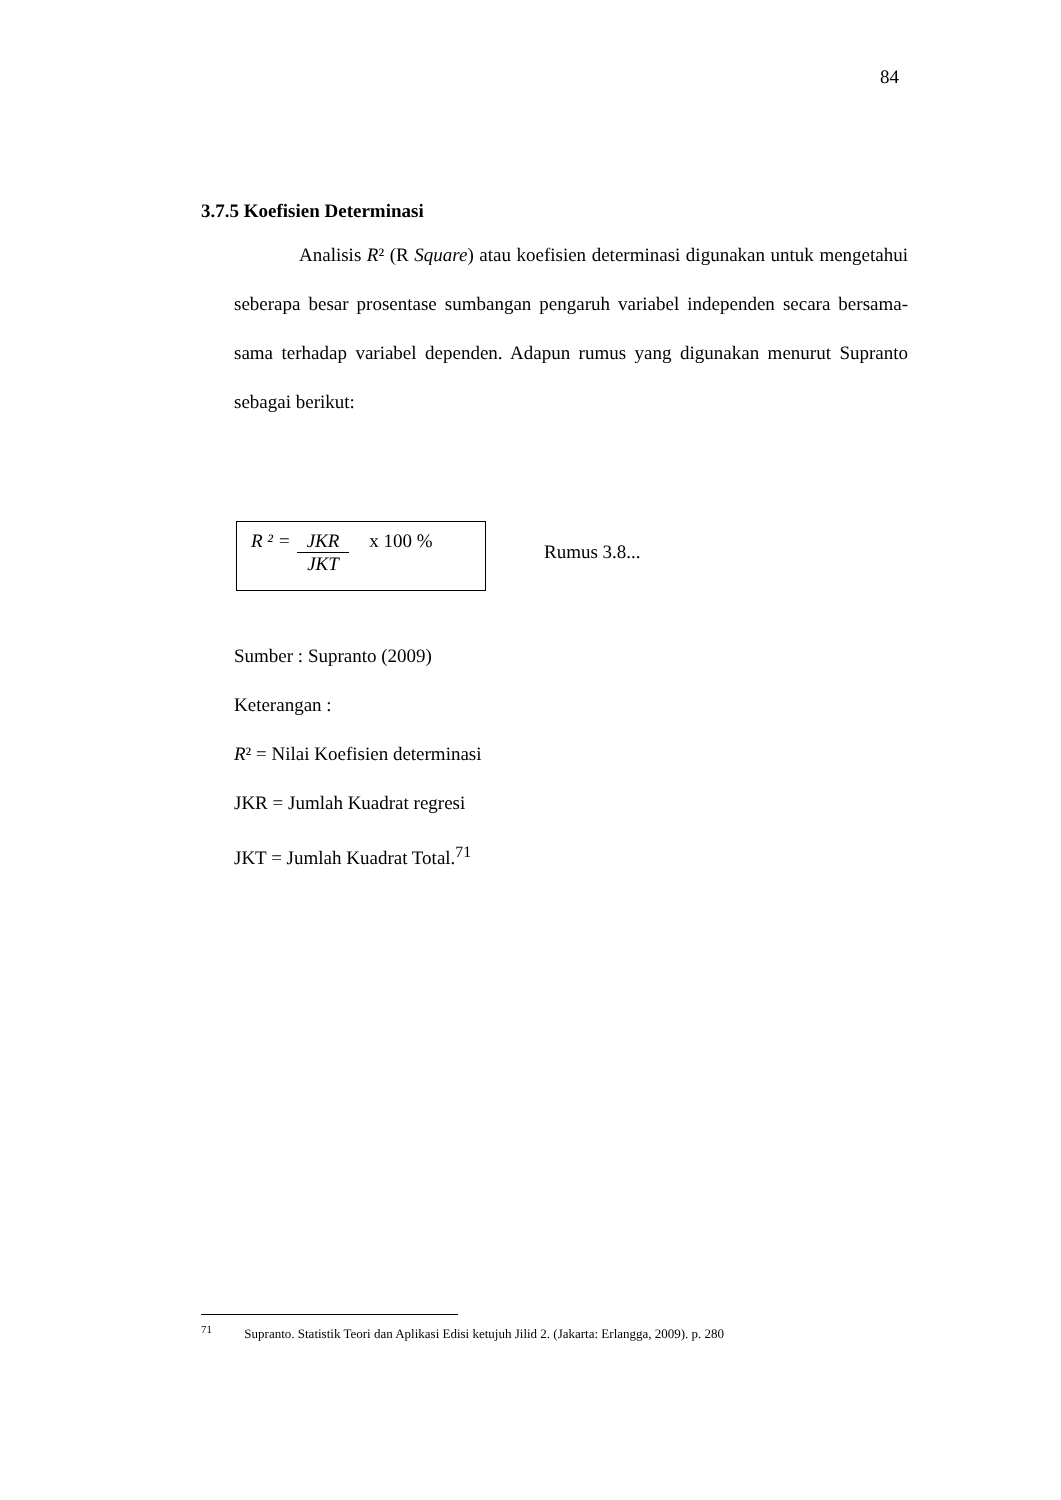84
3.7.5 Koefisien Determinasi
Analisis R² (R Square) atau koefisien determinasi digunakan untuk mengetahui seberapa besar prosentase sumbangan pengaruh variabel independen secara bersama-sama terhadap variabel dependen. Adapun rumus yang digunakan menurut Supranto sebagai berikut:
R ² = JKR
JKT
x 100 %
Rumus 3.8...
Sumber : Supranto (2009)
Keterangan :
R² = Nilai Koefisien determinasi
JKR = Jumlah Kuadrat regresi
JKT = Jumlah Kuadrat Total.<sup>71</sup>
<sup>71</sup> Supranto. Statistik Teori dan Aplikasi Edisi ketujuh Jilid 2. (Jakarta: Erlangga, 2009). p. 280